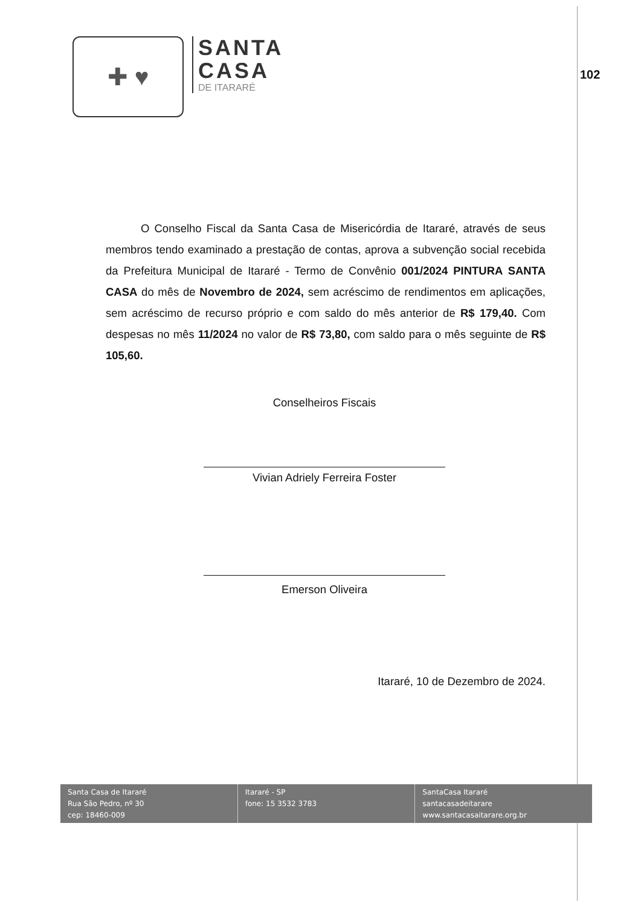✚ ♥
SANTA
CASA
DE ITARARÉ
102
O Conselho Fiscal da Santa Casa de Misericórdia de Itararé, através de seus membros tendo examinado a prestação de contas, aprova a subvenção social recebida da Prefeitura Municipal de Itararé - Termo de Convênio 001/2024 PINTURA SANTA CASA do mês de Novembro de 2024, sem acréscimo de rendimentos em aplicações, sem acréscimo de recurso próprio e com saldo do mês anterior de R$ 179,40. Com despesas no mês 11/2024 no valor de R$ 73,80, com saldo para o mês seguinte de R$ 105,60.
Conselheiros Fiscais
Vivian Adriely Ferreira Foster
Emerson Oliveira
Itararé, 10 de Dezembro de 2024.
Santa Casa de Itararé
Rua São Pedro, nº 30
cep: 18460-009
Itararé - SP
fone: 15 3532 3783
SantaCasa Itararé
santacasadeitarare
www.santacasaitarare.org.br